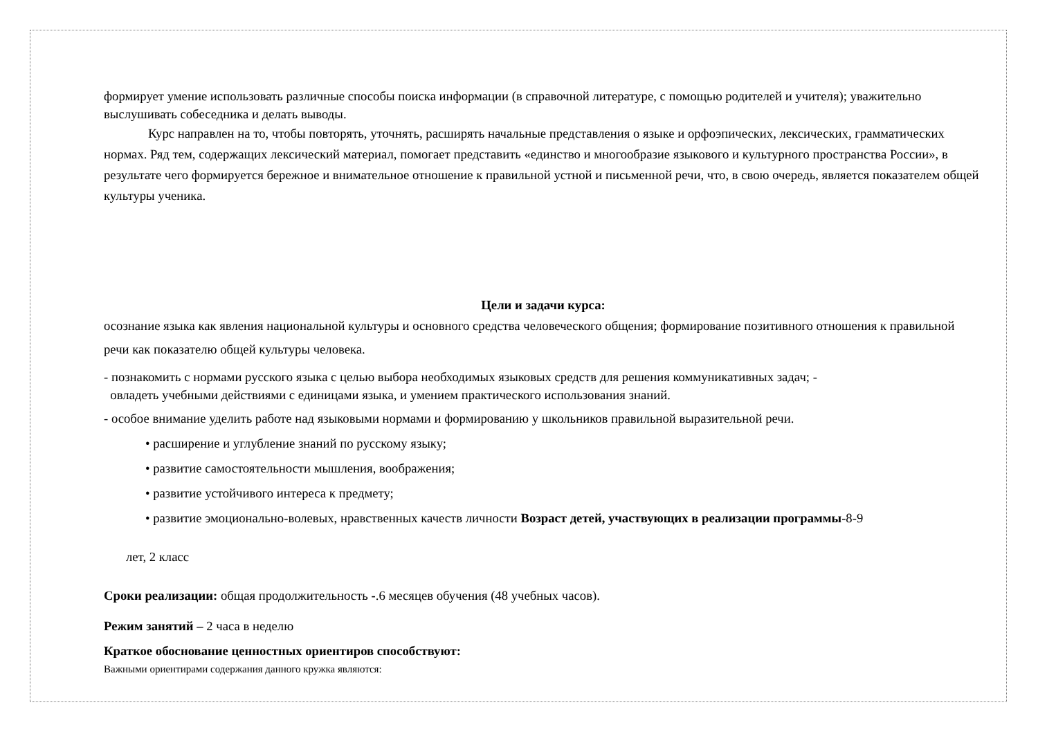формирует умение использовать различные способы поиска информации (в справочной литературе, с помощью родителей и учителя); уважительно выслушивать собеседника и делать выводы.
Курс направлен на то, чтобы повторять, уточнять, расширять начальные представления о языке и орфоэпических, лексических, грамматических нормах. Ряд тем, содержащих лексический материал, помогает представить «единство и многообразие языкового и культурного пространства России», в результате чего формируется бережное и внимательное отношение к правильной устной и письменной речи, что, в свою очередь, является показателем общей культуры ученика.
Цели и задачи курса:
осознание языка как явления национальной культуры и основного средства человеческого общения; формирование позитивного отношения к правильной речи как показателю общей культуры человека.
- познакомить с нормами русского языка с целью выбора необходимых языковых средств для решения коммуникативных задач; -
овладеть учебными действиями с единицами языка, и умением практического использования знаний.
- особое внимание уделить работе над языковыми нормами и формированию у школьников правильной выразительной речи.
• расширение и углубление знаний по русскому языку;
• развитие самостоятельности мышления, воображения;
• развитие устойчивого интереса к предмету;
• развитие эмоционально-волевых, нравственных качеств личности Возраст детей, участвующих в реализации программы-8-9
лет, 2 класс
Сроки реализации: общая продолжительность -.6 месяцев обучения (48 учебных часов).
Режим занятий – 2 часа в неделю
Краткое обоснование ценностных ориентиров способствуют:
Важными ориентирами содержания данного кружка являются: